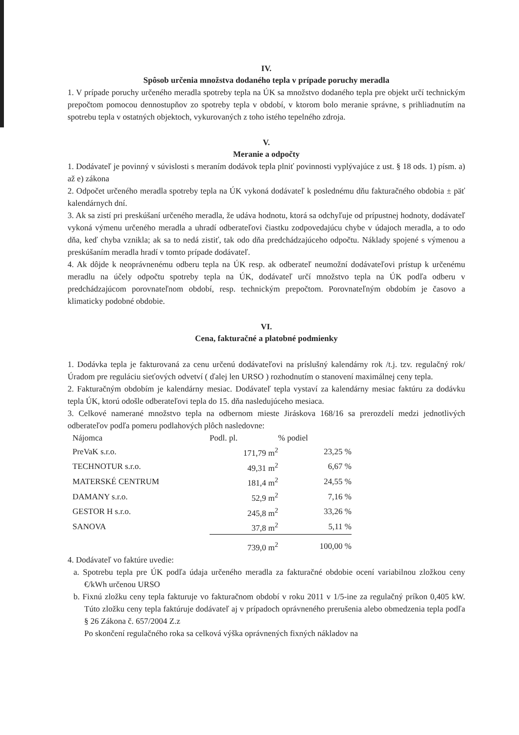IV.
Spôsob určenia množstva dodaného tepla v prípade poruchy meradla
1. V prípade poruchy určeného meradla spotreby tepla na ÚK sa množstvo dodaného tepla pre objekt určí technickým prepočtom pomocou dennostupňov zo spotreby tepla v období, v ktorom bolo meranie správne, s prihliadnutím na spotrebu tepla v ostatných objektoch, vykurovaných z toho istého tepelného zdroja.
V.
Meranie a odpočty
1. Dodávateľ je povinný v súvislosti s meraním dodávok tepla plniť povinnosti vyplývajúce z ust. § 18 ods. 1) písm. a) až e) zákona
2. Odpočet určeného meradla spotreby tepla na ÚK vykoná dodávateľ k poslednému dňu fakturačného obdobia ± päť kalendárnych dní.
3. Ak sa zistí pri preskúšaní určeného meradla, že udáva hodnotu, ktorá sa odchyľuje od prípustnej hodnoty, dodávateľ vykoná výmenu určeného meradla a uhradí odberateľovi čiastku zodpovedajúcu chybe v údajoch meradla, a to odo dňa, keď chyba vznikla; ak sa to nedá zistiť, tak odo dňa predchádzajúceho odpočtu. Náklady spojené s výmenou a preskúšaním meradla hradí v tomto prípade dodávateľ.
4. Ak dôjde k neoprávnenému odberu tepla na ÚK resp. ak odberateľ neumožní dodávateľovi prístup k určenému meradlu na účely odpočtu spotreby tepla na ÚK, dodávateľ určí množstvo tepla na ÚK podľa odberu v predchádzajúcom porovnateľnom období, resp. technickým prepočtom. Porovnateľným obdobím je časovo a klimaticky podobné obdobie.
VI.
Cena, fakturačné a platobné podmienky
1. Dodávka tepla je fakturovaná za cenu určenú dodávateľovi na príslušný kalendárny rok /t.j. tzv. regulačný rok/ Úradom pre reguláciu sieťových odvetví ( ďalej len URSO ) rozhodnutím o stanovení maximálnej ceny tepla.
2. Fakturačným obdobím je kalendárny mesiac. Dodávateľ tepla vystaví za kalendárny mesiac faktúru za dodávku tepla ÚK, ktorú odošle odberateľovi tepla do 15. dňa nasledujúceho mesiaca.
3. Celkové namerané množstvo tepla na odbernom mieste Jiráskova 168/16 sa prerozdelí medzi jednotlivých odberateľov podľa pomeru podlahových plôch nasledovne:
| Nájomca | Podl. pl. | % podiel |
| --- | --- | --- |
| PreVaK s.r.o. | 171,79 m<sup>2</sup> | 23,25 % |
| TECHNOTUR s.r.o. | 49,31 m<sup>2</sup> | 6,67 % |
| MATERSKÉ CENTRUM | 181,4 m<sup>2</sup> | 24,55 % |
| DAMANY s.r.o. | 52,9 m<sup>2</sup> | 7,16 % |
| GESTOR H s.r.o. | 245,8 m<sup>2</sup> | 33,26 % |
| SANOVA | 37,8 m<sup>2</sup> | 5,11 % |
| | 739,0 m<sup>2</sup> | 100,00 % |
4. Dodávateľ vo faktúre uvedie:
a. Spotrebu tepla pre ÚK podľa údaja určeného meradla za fakturačné obdobie ocení variabilnou zložkou ceny €/kWh určenou URSO
b. Fixnú zložku ceny tepla fakturuje vo fakturačnom období v roku 2011 v 1/5-ine za regulačný príkon 0,405 kW. Túto zložku ceny tepla faktúruje dodávateľ aj v prípadoch oprávneného prerušenia alebo obmedzenia tepla podľa § 26 Zákona č. 657/2004 Z.z
Po skončení regulačného roka sa celková výška oprávnených fixných nákladov na